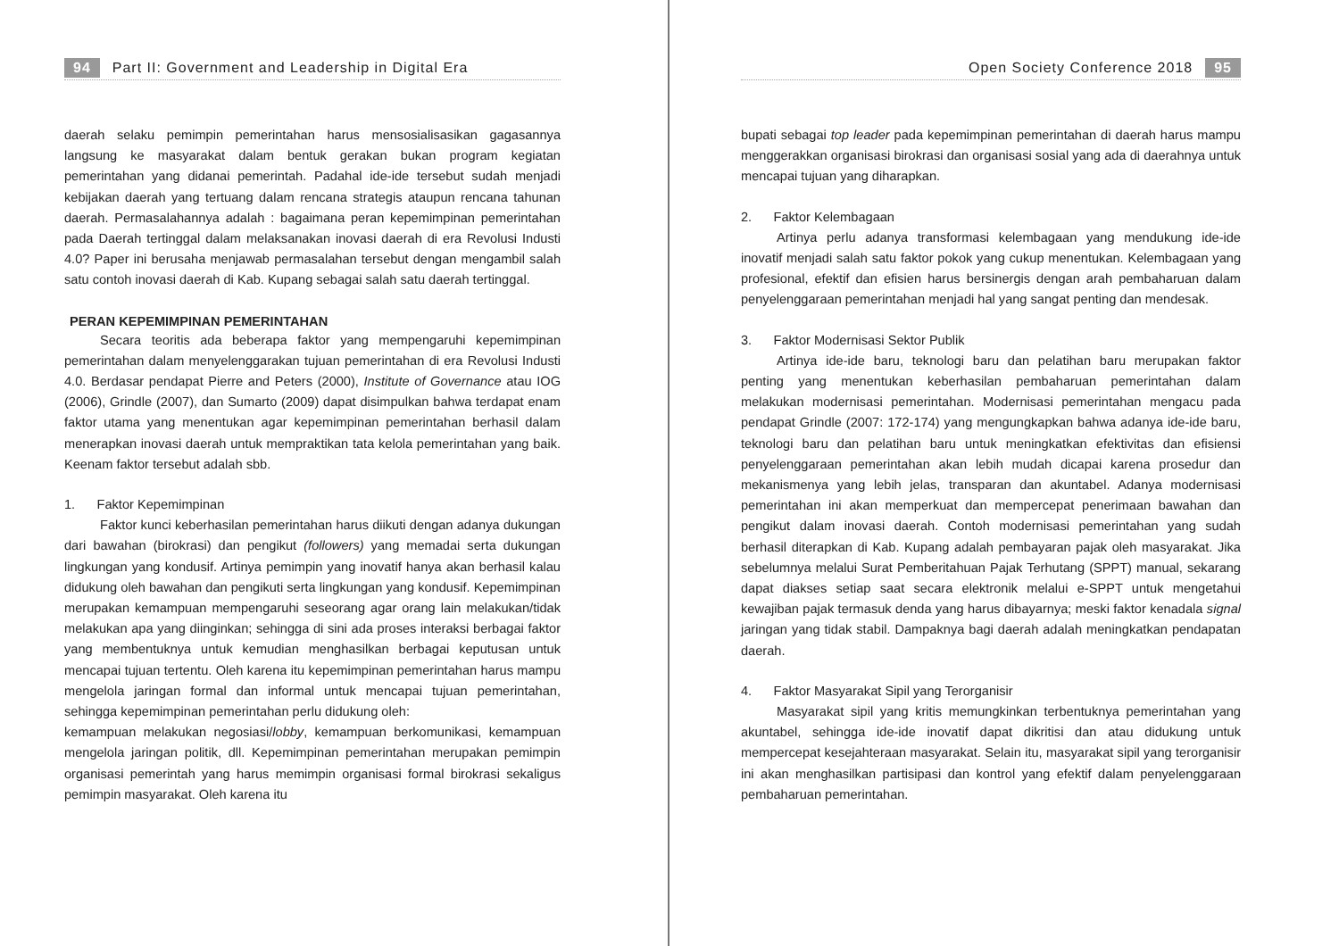94 Part II: Government and Leadership in Digital Era
daerah selaku pemimpin pemerintahan harus mensosialisasikan gagasannya langsung ke masyarakat dalam bentuk gerakan bukan program kegiatan pemerintahan yang didanai pemerintah. Padahal ide-ide tersebut sudah menjadi kebijakan daerah yang tertuang dalam rencana strategis ataupun rencana tahunan daerah. Permasalahannya adalah : bagaimana peran kepemimpinan pemerintahan pada Daerah tertinggal dalam melaksanakan inovasi daerah di era Revolusi Industi 4.0? Paper ini berusaha menjawab permasalahan tersebut dengan mengambil salah satu contoh inovasi daerah di Kab. Kupang sebagai salah satu daerah tertinggal.
PERAN KEPEMIMPINAN PEMERINTAHAN
Secara teoritis ada beberapa faktor yang mempengaruhi kepemimpinan pemerintahan dalam menyelenggarakan tujuan pemerintahan di era Revolusi Industi 4.0. Berdasar pendapat Pierre and Peters (2000), Institute of Governance atau IOG (2006), Grindle (2007), dan Sumarto (2009) dapat disimpulkan bahwa terdapat enam faktor utama yang menentukan agar kepemimpinan pemerintahan berhasil dalam menerapkan inovasi daerah untuk mempraktikan tata kelola pemerintahan yang baik. Keenam faktor tersebut adalah sbb.
1. Faktor Kepemimpinan
Faktor kunci keberhasilan pemerintahan harus diikuti dengan adanya dukungan dari bawahan (birokrasi) dan pengikut (followers) yang memadai serta dukungan lingkungan yang kondusif. Artinya pemimpin yang inovatif hanya akan berhasil kalau didukung oleh bawahan dan pengikuti serta lingkungan yang kondusif. Kepemimpinan merupakan kemampuan mempengaruhi seseorang agar orang lain melakukan/tidak melakukan apa yang diinginkan; sehingga di sini ada proses interaksi berbagai faktor yang membentuknya untuk kemudian menghasilkan berbagai keputusan untuk mencapai tujuan tertentu. Oleh karena itu kepemimpinan pemerintahan harus mampu mengelola jaringan formal dan informal untuk mencapai tujuan pemerintahan, sehingga kepemimpinan pemerintahan perlu didukung oleh:
kemampuan melakukan negosiasi/lobby, kemampuan berkomunikasi, kemampuan mengelola jaringan politik, dll. Kepemimpinan pemerintahan merupakan pemimpin organisasi pemerintah yang harus memimpin organisasi formal birokrasi sekaligus pemimpin masyarakat. Oleh karena itu
Open Society Conference 2018 95
bupati sebagai top leader pada kepemimpinan pemerintahan di daerah harus mampu menggerakkan organisasi birokrasi dan organisasi sosial yang ada di daerahnya untuk mencapai tujuan yang diharapkan.
2. Faktor Kelembagaan
Artinya perlu adanya transformasi kelembagaan yang mendukung ide-ide inovatif menjadi salah satu faktor pokok yang cukup menentukan. Kelembagaan yang profesional, efektif dan efisien harus bersinergis dengan arah pembaharuan dalam penyelenggaraan pemerintahan menjadi hal yang sangat penting dan mendesak.
3. Faktor Modernisasi Sektor Publik
Artinya ide-ide baru, teknologi baru dan pelatihan baru merupakan faktor penting yang menentukan keberhasilan pembaharuan pemerintahan dalam melakukan modernisasi pemerintahan. Modernisasi pemerintahan mengacu pada pendapat Grindle (2007: 172-174) yang mengungkapkan bahwa adanya ide-ide baru, teknologi baru dan pelatihan baru untuk meningkatkan efektivitas dan efisiensi penyelenggaraan pemerintahan akan lebih mudah dicapai karena prosedur dan mekanismenya yang lebih jelas, transparan dan akuntabel. Adanya modernisasi pemerintahan ini akan memperkuat dan mempercepat penerimaan bawahan dan pengikut dalam inovasi daerah. Contoh modernisasi pemerintahan yang sudah berhasil diterapkan di Kab. Kupang adalah pembayaran pajak oleh masyarakat. Jika sebelumnya melalui Surat Pemberitahuan Pajak Terhutang (SPPT) manual, sekarang dapat diakses setiap saat secara elektronik melalui e-SPPT untuk mengetahui kewajiban pajak termasuk denda yang harus dibayarnya; meski faktor kenadala signal jaringan yang tidak stabil. Dampaknya bagi daerah adalah meningkatkan pendapatan daerah.
4. Faktor Masyarakat Sipil yang Terorganisir
Masyarakat sipil yang kritis memungkinkan terbentuknya pemerintahan yang akuntabel, sehingga ide-ide inovatif dapat dikritisi dan atau didukung untuk mempercepat kesejahteraan masyarakat. Selain itu, masyarakat sipil yang terorganisir ini akan menghasilkan partisipasi dan kontrol yang efektif dalam penyelenggaraan pembaharuan pemerintahan.